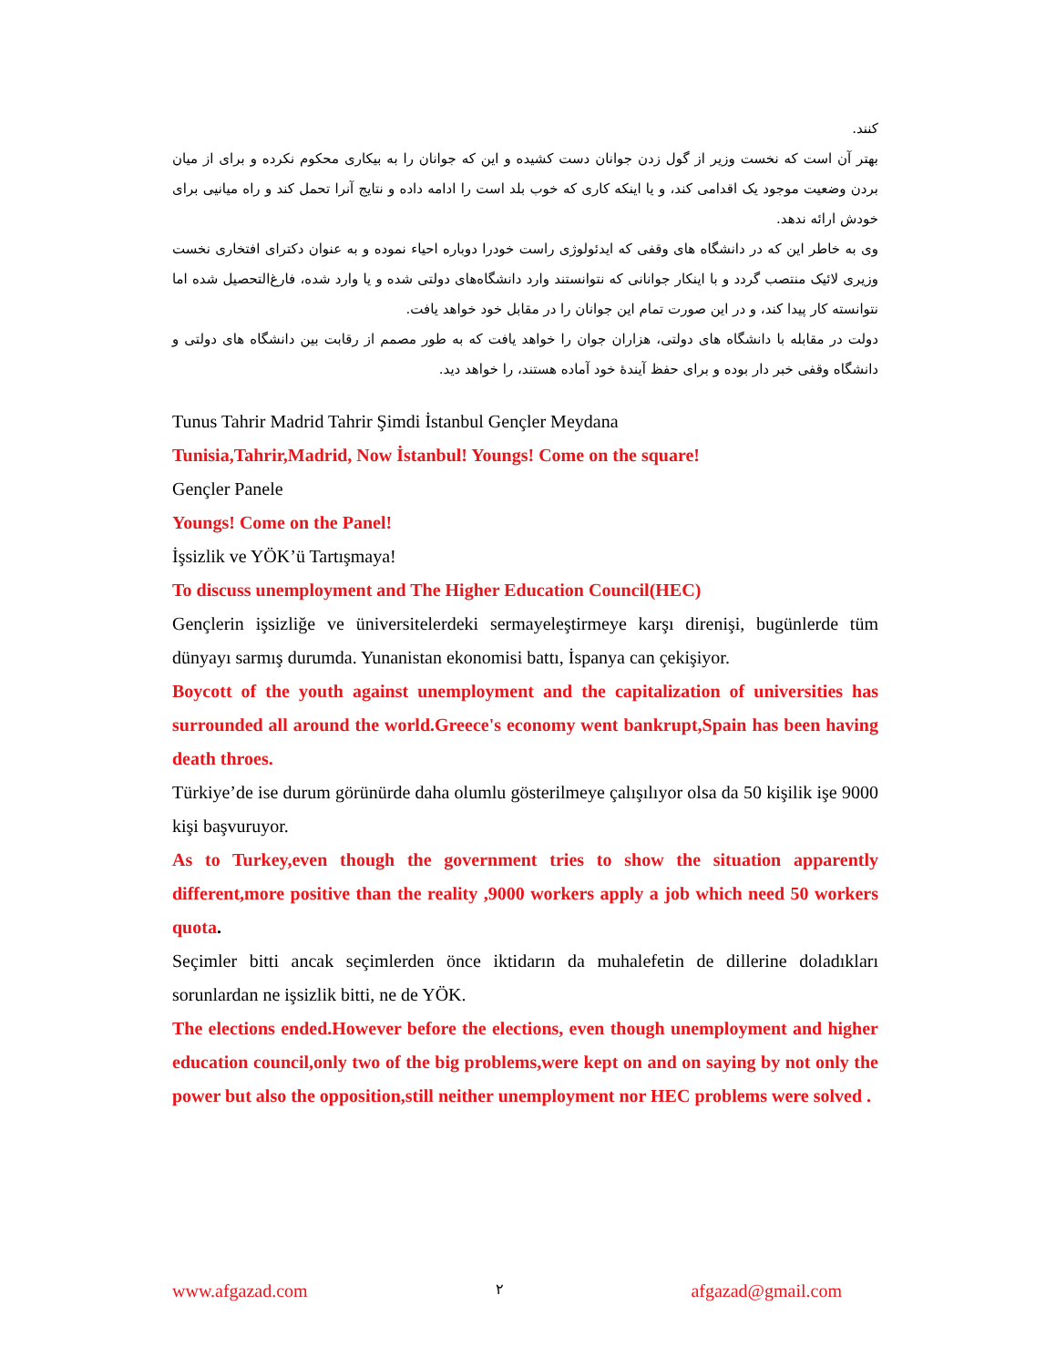کنند.
بهتر آن است که نخست وزیر از گول زدن جوانان دست کشیده و این که جوانان را به بیکاری محکوم نکرده و برای از میان بردن وضعیت موجود یک اقدامی کند، و یا اینکه کاری که خوب بلد است را ادامه داده و نتایج آنرا تحمل کند و راه میانیی برای خودش ارائه ندهد.
وی به خاطر این که در دانشگاه های وقفی که ایدئولوژی راست خودرا دوباره احیاء نموده و به عنوان دکترای افتخاری نخست وزیری لائیک منتصب گردد و با اینکار جوانانی که نتوانستند وارد دانشگاه‌های دولتی شده و یا وارد شده، فارغ‌التحصیل شده اما نتوانسته کار پیدا کند، و در این صورت تمام این جوانان را در مقابل خود خواهد یافت.
دولت در مقابله با دانشگاه های دولتی، هزاران جوان را خواهد یافت که به طور مصمم از رقابت بین دانشگاه های دولتی و دانشگاه وقفی خبر دار بوده و برای حفظ آیندهٔ خود آماده هستند، را خواهد دید.
Tunus Tahrir Madrid Tahrir Şimdi İstanbul Gençler Meydana
Tunisia,Tahrir,Madrid, Now İstanbul! Youngs! Come on the square!
Gençler Panele
Youngs! Come on the Panel!
İşsizlik ve YÖK’ü Tartışmaya!
To discuss unemployment and The Higher Education Council(HEC)
Gençlerin işsizliğe ve üniversitelerdeki sermayeleştirmeye karşı direnişi, bugünlerde tüm dünyayı sarmış durumda. Yunanistan ekonomisi battı, İspanya can çekişiyor.
Boycott of the youth against unemployment and the capitalization of universities has surrounded all around the world.Greece's economy went bankrupt,Spain has been having death throes.
Türkiye’de ise durum görünürde daha olumlu gösterilmeye çalışılıyor olsa da 50 kişilik işe 9000 kişi başvuruyor.
As to Turkey,even though the government tries to show the situation apparently different,more positive than the reality ,9000 workers apply a job which need 50 workers quota.
Seçimler bitti ancak seçimlerden önce iktidarın da muhalefetin de dillerine doladıkları sorunlardan ne işsizlik bitti, ne de YÖK.
The elections ended.However before the elections, even though unemployment and higher education council,only two of the big problems,were kept on and on saying by not only the power but also the opposition,still neither unemployment nor HEC problems were solved .
www.afgazad.com ۲ afgazad@gmail.com